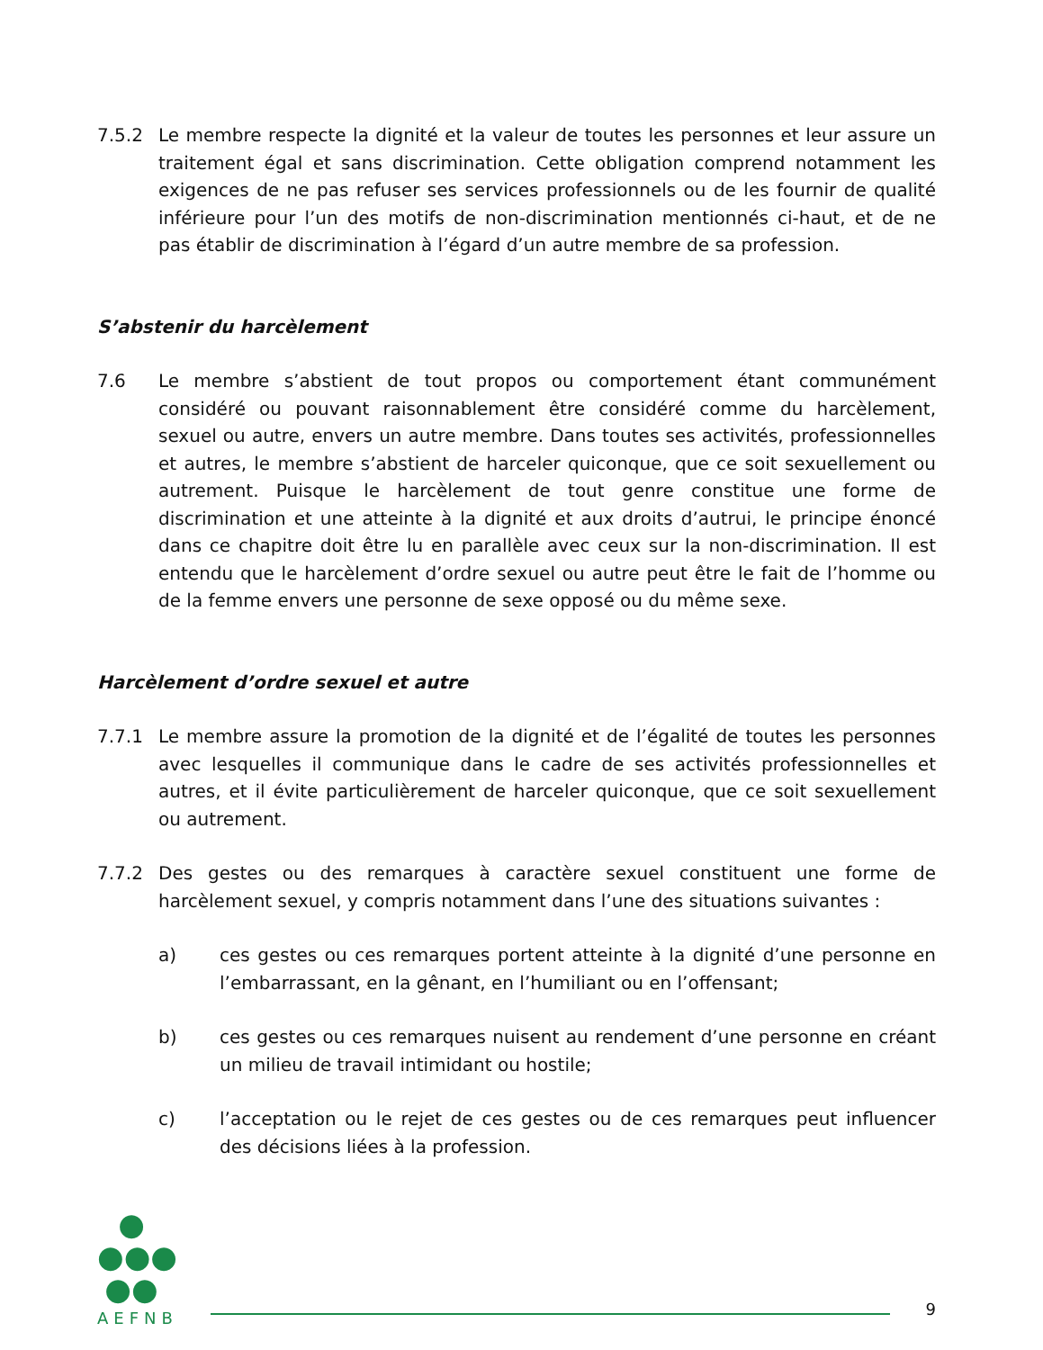7.5.2 Le membre respecte la dignité et la valeur de toutes les personnes et leur assure un traitement égal et sans discrimination. Cette obligation comprend notamment les exigences de ne pas refuser ses services professionnels ou de les fournir de qualité inférieure pour l’un des motifs de non-discrimination mentionnés ci-haut, et de ne pas établir de discrimination à l’égard d’un autre membre de sa profession.
S’abstenir du harcèlement
7.6 Le membre s’abstient de tout propos ou comportement étant communément considéré ou pouvant raisonnablement être considéré comme du harcèlement, sexuel ou autre, envers un autre membre. Dans toutes ses activités, professionnelles et autres, le membre s’abstient de harceler quiconque, que ce soit sexuellement ou autrement. Puisque le harcèlement de tout genre constitue une forme de discrimination et une atteinte à la dignité et aux droits d’autrui, le principe énoncé dans ce chapitre doit être lu en parallèle avec ceux sur la non-discrimination. Il est entendu que le harcèlement d’ordre sexuel ou autre peut être le fait de l’homme ou de la femme envers une personne de sexe opposé ou du même sexe.
Harcèlement d’ordre sexuel et autre
7.7.1 Le membre assure la promotion de la dignité et de l’égalité de toutes les personnes avec lesquelles il communique dans le cadre de ses activités professionnelles et autres, et il évite particulièrement de harceler quiconque, que ce soit sexuellement ou autrement.
7.7.2 Des gestes ou des remarques à caractère sexuel constituent une forme de harcèlement sexuel, y compris notamment dans l’une des situations suivantes :
a) ces gestes ou ces remarques portent atteinte à la dignité d’une personne en l’embarrassant, en la gênant, en l’humiliant ou en l’offensant;
b) ces gestes ou ces remarques nuisent au rendement d’une personne en créant un milieu de travail intimidant ou hostile;
c) l’acceptation ou le rejet de ces gestes ou de ces remarques peut influencer des décisions liées à la profession.
●
●●●
●●
AEFNB
9